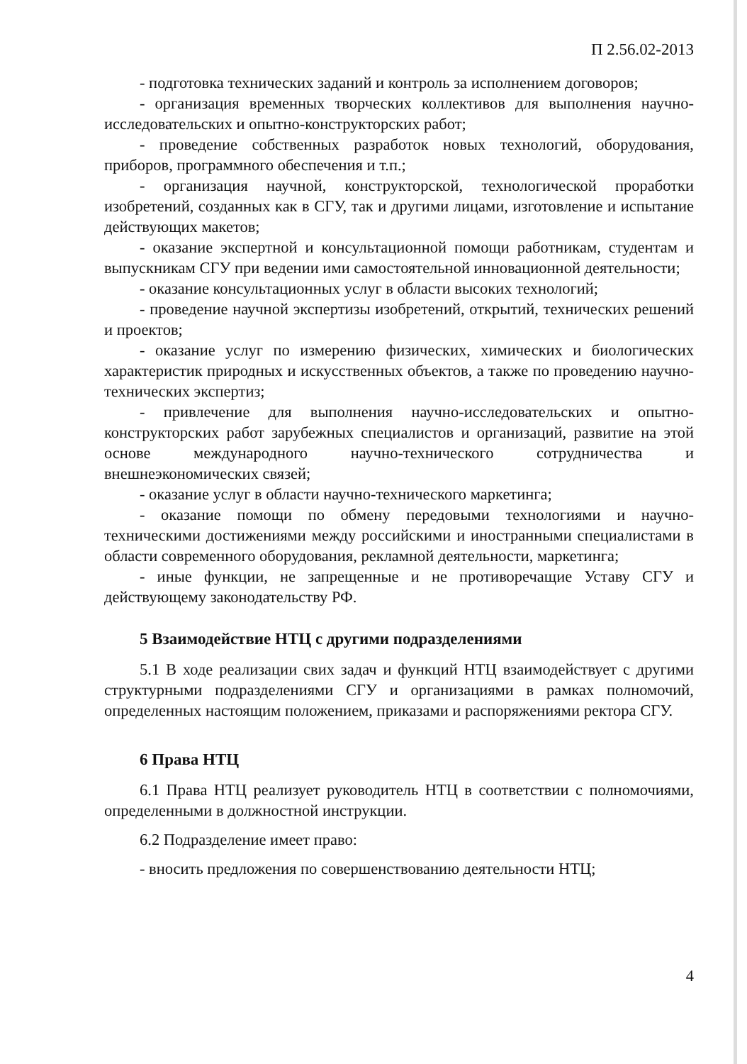П 2.56.02-2013
- подготовка технических заданий и контроль за исполнением договоров;
- организация временных творческих коллективов для выполнения научно-исследовательских и опытно-конструкторских работ;
- проведение собственных разработок новых технологий, оборудования, приборов, программного обеспечения и т.п.;
- организация научной, конструкторской, технологической проработки изобретений, созданных как в СГУ, так и другими лицами, изготовление и испытание действующих макетов;
- оказание экспертной и консультационной помощи работникам, студентам и выпускникам СГУ при ведении ими самостоятельной инновационной деятельности;
- оказание консультационных услуг в области высоких технологий;
- проведение научной экспертизы изобретений, открытий, технических решений и проектов;
- оказание услуг по измерению физических, химических и биологических характеристик природных и искусственных объектов, а также по проведению научно-технических экспертиз;
- привлечение для выполнения научно-исследовательских и опытно-конструкторских работ зарубежных специалистов и организаций, развитие на этой основе международного научно-технического сотрудничества и внешнеэкономических связей;
- оказание услуг в области научно-технического маркетинга;
- оказание помощи по обмену передовыми технологиями и научно-техническими достижениями между российскими и иностранными специалистами в области современного оборудования, рекламной деятельности, маркетинга;
- иные функции, не запрещенные и не противоречащие Уставу СГУ и действующему законодательству РФ.
5 Взаимодействие НТЦ с другими подразделениями
5.1 В ходе реализации свих задач и функций НТЦ взаимодействует с другими структурными подразделениями СГУ и организациями в рамках полномочий, определенных настоящим положением, приказами и распоряжениями ректора СГУ.
6 Права НТЦ
6.1 Права НТЦ реализует руководитель НТЦ в соответствии с полномочиями, определенными в должностной инструкции.
6.2 Подразделение имеет право:
- вносить предложения по совершенствованию деятельности НТЦ;
4